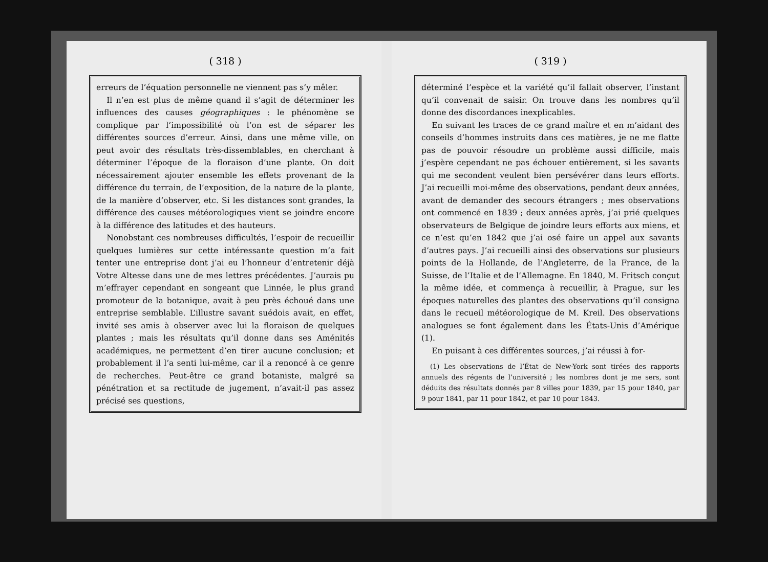( 318 )
erreurs de l’équation personnelle ne viennent pas s’y mêler.
Il n’en est plus de même quand il s’agit de déterminer les influences des causes géographiques : le phénomène se complique par l’impossibilité où l’on est de séparer les différentes sources d’erreur. Ainsi, dans une même ville, on peut avoir des résultats très-dissemblables, en cherchant à déterminer l’époque de la floraison d’une plante. On doit nécessairement ajouter ensemble les effets provenant de la différence du terrain, de l’exposition, de la nature de la plante, de la manière d’observer, etc. Si les distances sont grandes, la différence des causes météorologiques vient se joindre encore à la différence des latitudes et des hauteurs.
Nonobstant ces nombreuses difficultés, l’espoir de recueillir quelques lumières sur cette intéressante question m’a fait tenter une entreprise dont j’ai eu l’honneur d’entretenir déjà Votre Altesse dans une de mes lettres précédentes. J’aurais pu m’effrayer cependant en songeant que Linnée, le plus grand promoteur de la botanique, avait à peu près échoué dans une entreprise semblable. L’illustre savant suédois avait, en effet, invité ses amis à observer avec lui la floraison de quelques plantes ; mais les résultats qu’il donne dans ses Aménités académiques, ne permettent d’en tirer aucune conclusion; et probablement il l’a senti lui-même, car il a renoncé à ce genre de recherches. Peut-être ce grand botaniste, malgré sa pénétration et sa rectitude de jugement, n’avait-il pas assez précisé ses questions,
( 319 )
déterminé l’espèce et la variété qu’il fallait observer, l’instant qu’il convenait de saisir. On trouve dans les nombres qu’il donne des discordances inexplicables.
En suivant les traces de ce grand maître et en m’aidant des conseils d’hommes instruits dans ces matières, je ne me flatte pas de pouvoir résoudre un problème aussi difficile, mais j’espère cependant ne pas échouer entièrement, si les savants qui me secondent veulent bien persévérer dans leurs efforts. J’ai recueilli moi-même des observations, pendant deux années, avant de demander des secours étrangers ; mes observations ont commencé en 1839 ; deux années après, j’ai prié quelques observateurs de Belgique de joindre leurs efforts aux miens, et ce n’est qu’en 1842 que j’ai osé faire un appel aux savants d’autres pays. J’ai recueilli ainsi des observations sur plusieurs points de la Hollande, de l’Angleterre, de la France, de la Suisse, de l’Italie et de l’Allemagne. En 1840, M. Fritsch conçut la même idée, et commença à recueillir, à Prague, sur les époques naturelles des plantes des observations qu’il consigna dans le recueil météorologique de M. Kreil. Des observations analogues se font également dans les États-Unis d’Amérique (1).
En puisant à ces différentes sources, j’ai réussi à for-
(1) Les observations de l’État de New-York sont tirées des rapports annuels des régents de l’université ; les nombres dont je me sers, sont déduits des résultats donnés par 8 villes pour 1839, par 15 pour 1840, par 9 pour 1841, par 11 pour 1842, et par 10 pour 1843.